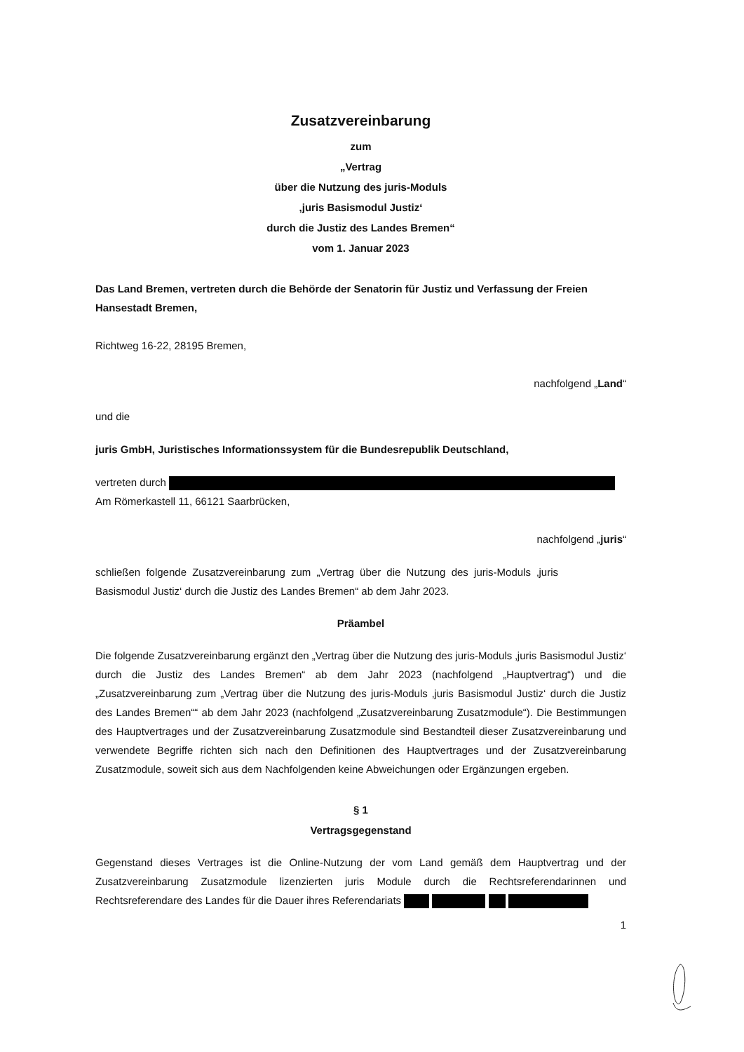Zusatzvereinbarung
zum
„Vertrag
über die Nutzung des juris-Moduls
‚juris Basismodul Justiz‘
durch die Justiz des Landes Bremen“
vom 1. Januar 2023
Das Land Bremen, vertreten durch die Behörde der Senatorin für Justiz und Verfassung der Freien Hansestadt Bremen,
Richtweg 16-22, 28195 Bremen,
nachfolgend „Land“
und die
juris GmbH, Juristisches Informationssystem für die Bundesrepublik Deutschland,
vertreten durch
Am Römerkastell 11, 66121 Saarbrücken,
nachfolgend „juris“
schließen folgende Zusatzvereinbarung zum „Vertrag über die Nutzung des juris-Moduls ‚juris Basismodul Justiz‘ durch die Justiz des Landes Bremen“ ab dem Jahr 2023.
Präambel
Die folgende Zusatzvereinbarung ergänzt den „Vertrag über die Nutzung des juris-Moduls ‚juris Basismodul Justiz‘ durch die Justiz des Landes Bremen“ ab dem Jahr 2023 (nachfolgend „Hauptvertrag“) und die „Zusatzvereinbarung zum „Vertrag über die Nutzung des juris-Moduls ‚juris Basismodul Justiz‘ durch die Justiz des Landes Bremen““ ab dem Jahr 2023 (nachfolgend „Zusatzvereinbarung Zusatzmodule“). Die Bestimmungen des Hauptvertrages und der Zusatzvereinbarung Zusatzmodule sind Bestandteil dieser Zusatzvereinbarung und verwendete Begriffe richten sich nach den Definitionen des Hauptvertrages und der Zusatzvereinbarung Zusatzmodule, soweit sich aus dem Nachfolgenden keine Abweichungen oder Ergänzungen ergeben.
§ 1
Vertragsgegenstand
Gegenstand dieses Vertrages ist die Online-Nutzung der vom Land gemäß dem Hauptvertrag und der Zusatzvereinbarung Zusatzmodule lizenzierten juris Module durch die Rechtsreferendarinnen und Rechtsreferendare des Landes für die Dauer ihres Referendariats
1